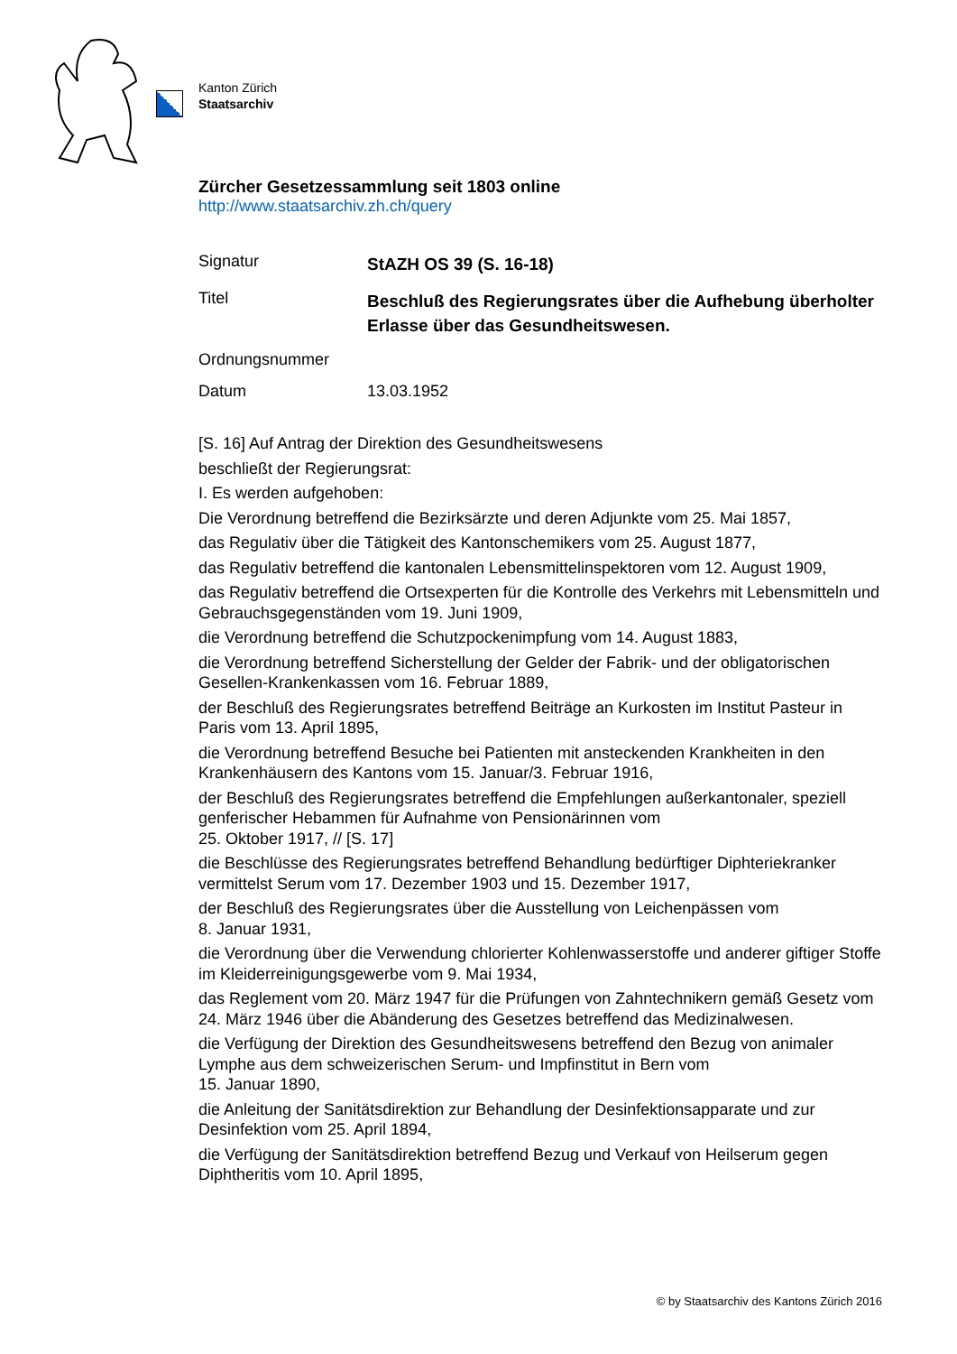Kanton Zürich
Staatsarchiv
Zürcher Gesetzessammlung seit 1803 online
http://www.staatsarchiv.zh.ch/query
Signatur
StAZH OS 39 (S. 16-18)
Titel
Beschluß des Regierungsrates über die Aufhebung überholter Erlasse über das Gesundheitswesen.
Ordnungsnummer
Datum 13.03.1952
[S. 16] Auf Antrag der Direktion des Gesundheitswesens
beschließt der Regierungsrat:
I. Es werden aufgehoben:
Die Verordnung betreffend die Bezirksärzte und deren Adjunkte vom 25. Mai 1857,
das Regulativ über die Tätigkeit des Kantonschemikers vom 25. August 1877,
das Regulativ betreffend die kantonalen Lebensmittelinspektoren vom 12. August 1909,
das Regulativ betreffend die Ortsexperten für die Kontrolle des Verkehrs mit Lebensmitteln und Gebrauchsgegenständen vom 19. Juni 1909,
die Verordnung betreffend die Schutzpockenimpfung vom 14. August 1883,
die Verordnung betreffend Sicherstellung der Gelder der Fabrik- und der obligatorischen Gesellen-Krankenkassen vom 16. Februar 1889,
der Beschluß des Regierungsrates betreffend Beiträge an Kurkosten im Institut Pasteur in Paris vom 13. April 1895,
die Verordnung betreffend Besuche bei Patienten mit ansteckenden Krankheiten in den Krankenhäusern des Kantons vom 15. Januar/3. Februar 1916,
der Beschluß des Regierungsrates betreffend die Empfehlungen außerkantonaler, speziell genferischer Hebammen für Aufnahme von Pensionärinnen vom
25. Oktober 1917, // [S. 17]
die Beschlüsse des Regierungsrates betreffend Behandlung bedürftiger Diphteriekranker vermittelst Serum vom 17. Dezember 1903 und 15. Dezember 1917,
der Beschluß des Regierungsrates über die Ausstellung von Leichenpässen vom
8. Januar 1931,
die Verordnung über die Verwendung chlorierter Kohlenwasserstoffe und anderer giftiger Stoffe im Kleiderreinigungsgewerbe vom 9. Mai 1934,
das Reglement vom 20. März 1947 für die Prüfungen von Zahntechnikern gemäß Gesetz vom 24. März 1946 über die Abänderung des Gesetzes betreffend das Medizinalwesen.
die Verfügung der Direktion des Gesundheitswesens betreffend den Bezug von animaler Lymphe aus dem schweizerischen Serum- und Impfinstitut in Bern vom
15. Januar 1890,
die Anleitung der Sanitätsdirektion zur Behandlung der Desinfektionsapparate und zur Desinfektion vom 25. April 1894,
die Verfügung der Sanitätsdirektion betreffend Bezug und Verkauf von Heilserum gegen Diphtheritis vom 10. April 1895,
© by Staatsarchiv des Kantons Zürich 2016